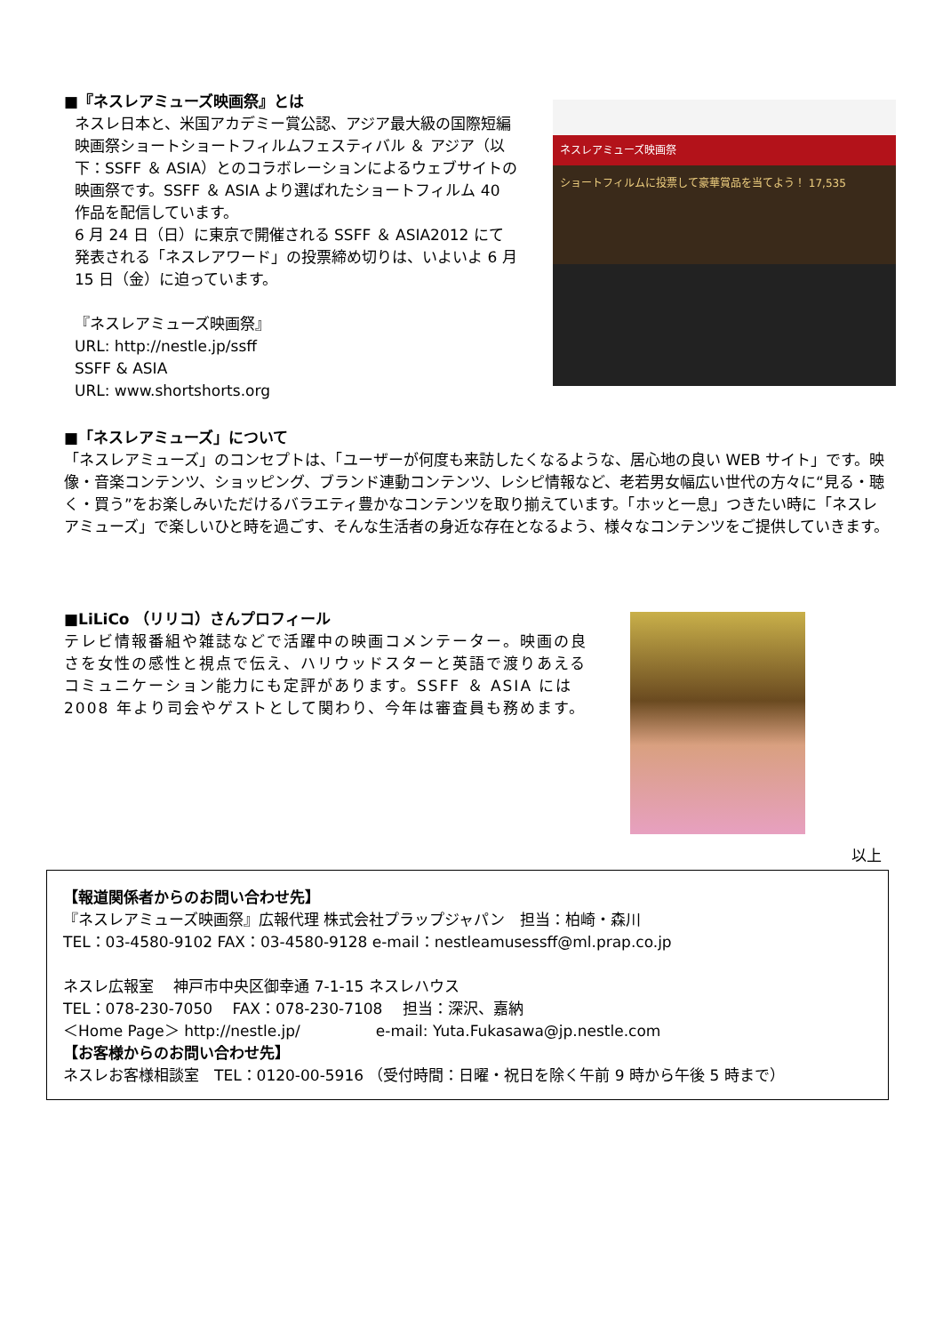■『ネスレアミューズ映画祭』とは
ネスレ日本と、米国アカデミー賞公認、アジア最大級の国際短編映画祭ショートショートフィルムフェスティバル ＆ アジア（以下：SSFF ＆ ASIA）とのコラボレーションによるウェブサイトの映画祭です。SSFF ＆ ASIA より選ばれたショートフィルム 40 作品を配信しています。
6 月 24 日（日）に東京で開催される SSFF ＆ ASIA2012 にて発表される「ネスレアワード」の投票締め切りは、いよいよ 6 月 15 日（金）に迫っています。
『ネスレアミューズ映画祭』
URL: http://nestle.jp/ssff
SSFF & ASIA
URL: www.shortshorts.org
ネスレアミューズ映画祭
ショートフィルムに投票して豪華賞品を当てよう！ 17,535
■「ネスレアミューズ」について
「ネスレアミューズ」のコンセプトは、「ユーザーが何度も来訪したくなるような、居心地の良い WEB サイト」です。映像・音楽コンテンツ、ショッピング、ブランド連動コンテンツ、レシピ情報など、老若男女幅広い世代の方々に“見る・聴く・買う”をお楽しみいただけるバラエティ豊かなコンテンツを取り揃えています。「ホッと一息」つきたい時に「ネスレアミューズ」で楽しいひと時を過ごす、そんな生活者の身近な存在となるよう、様々なコンテンツをご提供していきます。
■LiLiCo （リリコ）さんプロフィール
テレビ情報番組や雑誌などで活躍中の映画コメンテーター。映画の良さを女性の感性と視点で伝え、ハリウッドスターと英語で渡りあえるコミュニケーション能力にも定評があります。SSFF ＆ ASIA には 2008 年より司会やゲストとして関わり、今年は審査員も務めます。
以上
【報道関係者からのお問い合わせ先】
『ネスレアミューズ映画祭』広報代理 株式会社プラップジャパン　担当：柏崎・森川
TEL：03-4580-9102 FAX：03-4580-9128 e-mail：nestleamusessff@ml.prap.co.jp
ネスレ広報室　 神戸市中央区御幸通 7-1-15 ネスレハウス
TEL：078-230-7050　 FAX：078-230-7108　 担当：深沢、嘉納
＜Home Page＞ http://nestle.jp/　　　　　e-mail: Yuta.Fukasawa@jp.nestle.com
【お客様からのお問い合わせ先】
ネスレお客様相談室　TEL：0120-00-5916 （受付時間：日曜・祝日を除く午前 9 時から午後 5 時まで）